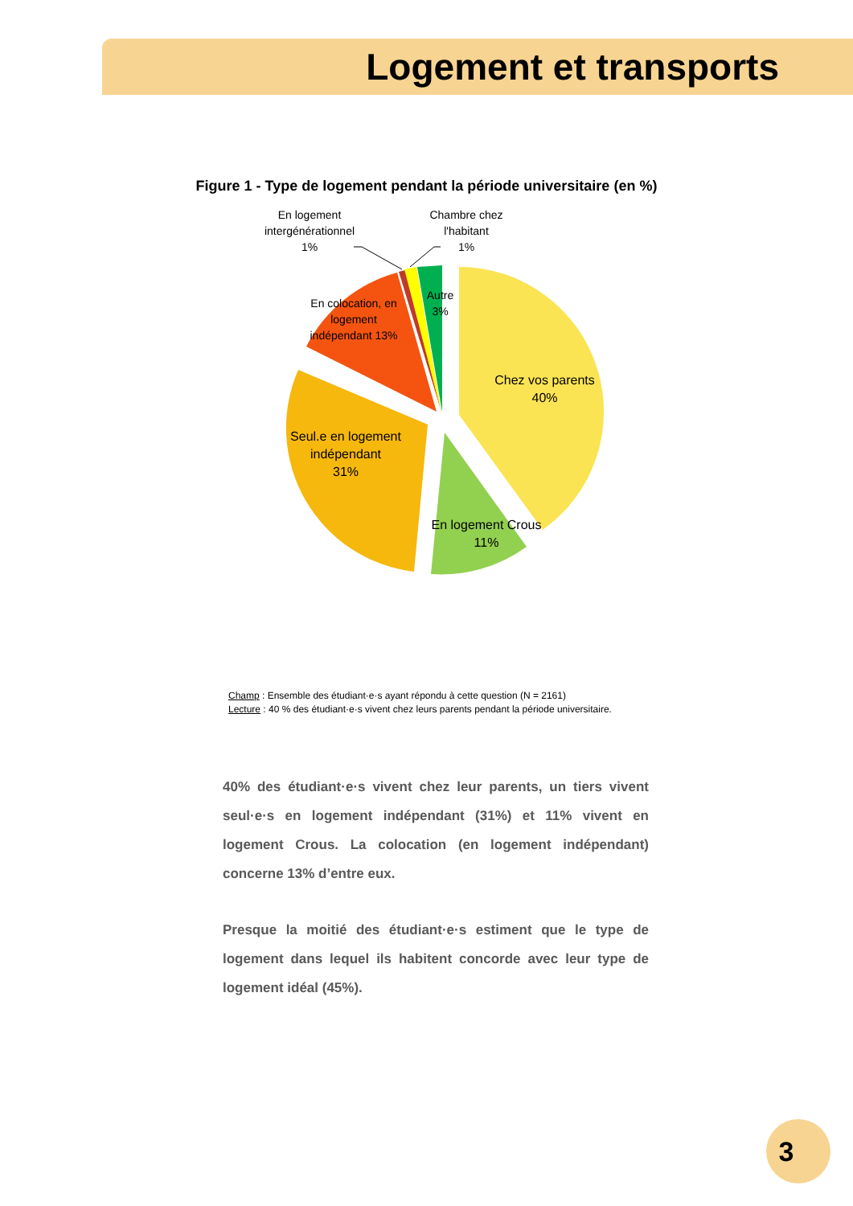Logement et transports
Figure 1 - Type de logement pendant la période universitaire (en %)
En logement intergénérationnel
1%
Chambre chez l'habitant
1%
Autre 3%
En colocation, en logement indépendant 13%
Chez vos parents
40%
Seul.e en logement indépendant
31%
En logement Crous
11%
Champ : Ensemble des étudiant·e·s ayant répondu à cette question (N = 2161)
Lecture : 40 % des étudiant·e·s vivent chez leurs parents pendant la période universitaire.
40% des étudiant·e·s vivent chez leur parents, un tiers vivent seul·e·s en logement indépendant (31%) et 11% vivent en logement Crous. La colocation (en logement indépendant) concerne 13% d’entre eux.
Presque la moitié des étudiant·e·s estiment que le type de logement dans lequel ils habitent concorde avec leur type de logement idéal (45%).
3